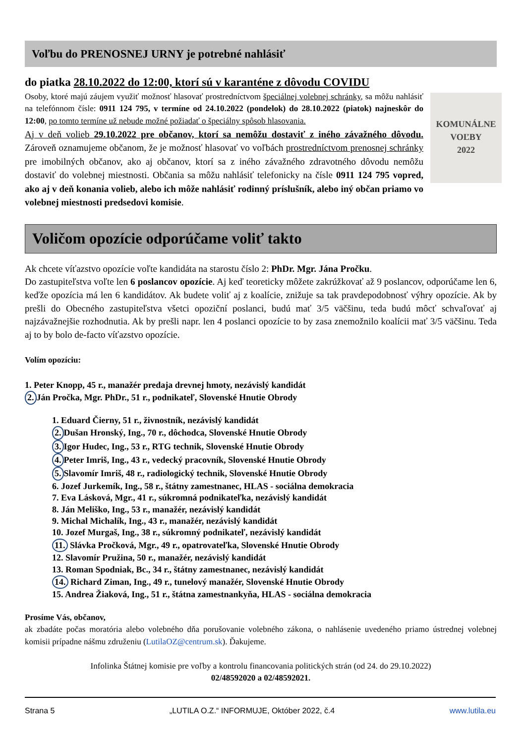Voľbu do PRENOSNEJ URNY je potrebné nahlásiť
do piatka 28.10.2022 do 12:00, ktorí sú v karanténe z dôvodu COVIDU
KOMUNÁLNE
VOĽBY
2022
Osoby, ktoré majú záujem využiť možnosť hlasovať prostredníctvom špeciálnej volebnej schránky, sa môžu nahlásiť na telefónnom čísle: 0911 124 795, v termíne od 24.10.2022 (pondelok) do 28.10.2022 (piatok) najneskôr do 12:00, po tomto termíne už nebude možné požiadať o špeciálny spôsob hlasovania.
Aj v deň volieb 29.10.2022 pre občanov, ktorí sa nemôžu dostaviť z iného závažného dôvodu. Zároveň oznamujeme občanom, že je možnosť hlasovať vo voľbách prostredníctvom prenosnej schránky pre imobilných občanov, ako aj občanov, ktorí sa z iného závažného zdravotného dôvodu nemôžu dostaviť do volebnej miestnosti. Občania sa môžu nahlásiť telefonicky na čísle 0911 124 795 vopred, ako aj v deň konania volieb, alebo ich môže nahlásiť rodinný príslušník, alebo iný občan priamo vo volebnej miestnosti predsedovi komisie.
Voličom opozície odporúčame voliť takto
Ak chcete víťazstvo opozície voľte kandidáta na starostu číslo 2: PhDr. Mgr. Jána Pročku.
Do zastupiteľstva voľte len 6 poslancov opozície. Aj keď teoreticky môžete zakrúžkovať až 9 poslancov, odporúčame len 6, keďže opozícia má len 6 kandidátov. Ak budete voliť aj z koalície, znižuje sa tak pravdepodobnosť výhry opozície. Ak by prešli do Obecného zastupiteľstva všetci opoziční poslanci, budú mať 3/5 väčšinu, teda budú môcť schvaľovať aj najzávažnejšie rozhodnutia. Ak by prešli napr. len 4 poslanci opozície to by zasa znemožnilo koalícii mať 3/5 väčšinu. Teda aj to by bolo de-facto víťazstvo opozície.
Volím opozíciu:
1. Peter Knopp, 45 r., manažér predaja drevnej hmoty, nezávislý kandidát
2. Ján Pročka, Mgr. PhDr., 51 r., podnikateľ, Slovenské Hnutie Obrody
1. Eduard Čierny, 51 r., živnostník, nezávislý kandidát
2. Dušan Hronský, Ing., 70 r., dôchodca, Slovenské Hnutie Obrody
3. Igor Hudec, Ing., 53 r., RTG technik, Slovenské Hnutie Obrody
4. Peter Imriš, Ing., 43 r., vedecký pracovník, Slovenské Hnutie Obrody
5. Slavomír Imriš, 48 r., radiologický technik, Slovenské Hnutie Obrody
6. Jozef Jurkemík, Ing., 58 r., štátny zamestnanec, HLAS - sociálna demokracia
7. Eva Lásková, Mgr., 41 r., súkromná podnikateľka, nezávislý kandidát
8. Ján Meliško, Ing., 53 r., manažér, nezávislý kandidát
9. Michal Michalík, Ing., 43 r., manažér, nezávislý kandidát
10. Jozef Murgaš, Ing., 38 r., súkromný podnikateľ, nezávislý kandidát
11. Slávka Pročková, Mgr., 49 r., opatrovateľka, Slovenské Hnutie Obrody
12. Slavomír Pružina, 50 r., manažér, nezávislý kandidát
13. Roman Spodniak, Bc., 34 r., štátny zamestnanec, nezávislý kandidát
14. Richard Ziman, Ing., 49 r., tunelový manažér, Slovenské Hnutie Obrody
15. Andrea Žiaková, Ing., 51 r., štátna zamestnankyňa, HLAS - sociálna demokracia
Prosíme Vás, občanov,
ak zbadáte počas moratória alebo volebného dňa porušovanie volebného zákona, o nahlásenie uvedeného priamo ústrednej volebnej komisii prípadne nášmu združeniu (LutilaOZ@centrum.sk). Ďakujeme.
Infolinka Štátnej komisie pre voľby a kontrolu financovania politických strán (od 24. do 29.10.2022)
02/48592020 a 02/48592021.
Strana 5 „LUTILA O.Z.“ INFORMUJE, Október 2022, č.4 www.lutila.eu